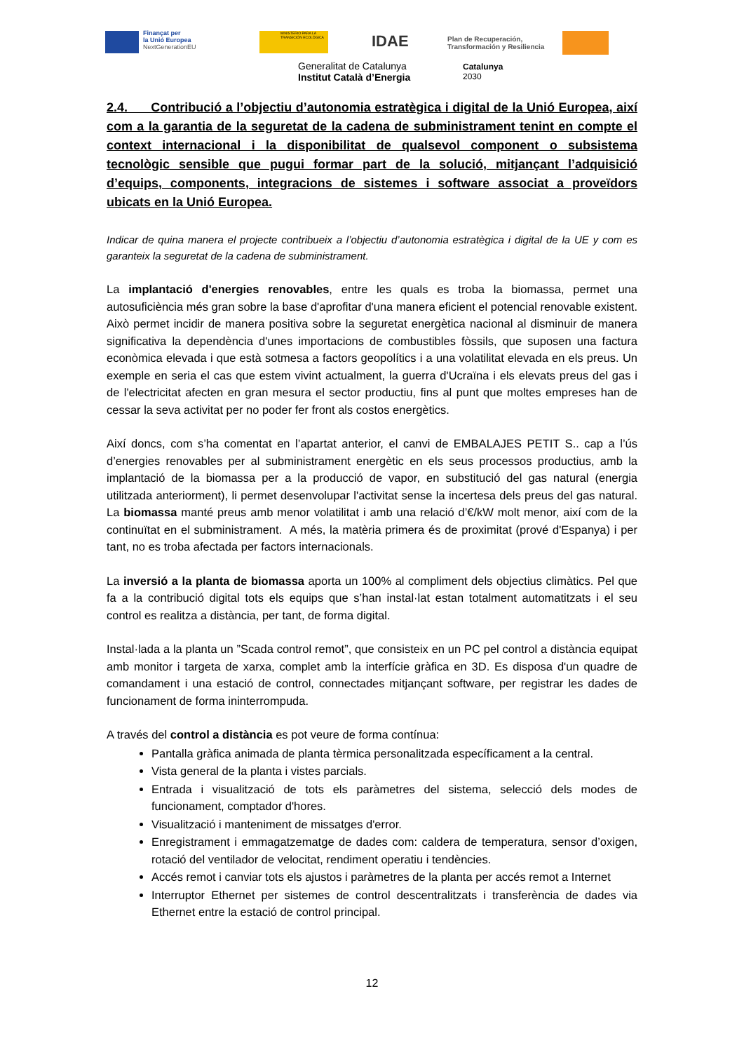Finançat per
la Unió Europea
NextGenerationEU
MINISTERIO PARA LA TRANSICIÓN ECOLÓGICA
IDAE
Plan de Recuperación,
Transformación y Resiliencia
Generalitat de Catalunya
Institut Català d’Energia
Catalunya
2030
2.4. Contribució a l’objectiu d’autonomia estratègica i digital de la Unió Europea, així com a la garantia de la seguretat de la cadena de subministrament tenint en compte el context internacional i la disponibilitat de qualsevol component o subsistema tecnològic sensible que pugui formar part de la solució, mitjançant l’adquisició d’equips, components, integracions de sistemes i software associat a proveïdors ubicats en la Unió Europea.
Indicar de quina manera el projecte contribueix a l’objectiu d’autonomia estratègica i digital de la UE y com es garanteix la seguretat de la cadena de subministrament.
La implantació d'energies renovables, entre les quals es troba la biomassa, permet una autosuficiència més gran sobre la base d'aprofitar d'una manera eficient el potencial renovable existent. Això permet incidir de manera positiva sobre la seguretat energètica nacional al disminuir de manera significativa la dependència d'unes importacions de combustibles fòssils, que suposen una factura econòmica elevada i que està sotmesa a factors geopolítics i a una volatilitat elevada en els preus. Un exemple en seria el cas que estem vivint actualment, la guerra d'Ucraïna i els elevats preus del gas i de l'electricitat afecten en gran mesura el sector productiu, fins al punt que moltes empreses han de cessar la seva activitat per no poder fer front als costos energètics.
Així doncs, com s’ha comentat en l’apartat anterior, el canvi de EMBALAJES PETIT S.. cap a l’ús d’energies renovables per al subministrament energètic en els seus processos productius, amb la implantació de la biomassa per a la producció de vapor, en substitució del gas natural (energia utilitzada anteriorment), li permet desenvolupar l'activitat sense la incertesa dels preus del gas natural. La biomassa manté preus amb menor volatilitat i amb una relació d’€/kW molt menor, així com de la continuïtat en el subministrament. A més, la matèria primera és de proximitat (prové d'Espanya) i per tant, no es troba afectada per factors internacionals.
La inversió a la planta de biomassa aporta un 100% al compliment dels objectius climàtics. Pel que fa a la contribució digital tots els equips que s’han instal·lat estan totalment automatitzats i el seu control es realitza a distància, per tant, de forma digital.
Instal·lada a la planta un ”Scada control remot”, que consisteix en un PC pel control a distància equipat amb monitor i targeta de xarxa, complet amb la interfície gràfica en 3D. Es disposa d'un quadre de comandament i una estació de control, connectades mitjançant software, per registrar les dades de funcionament de forma ininterrompuda.
A través del control a distància es pot veure de forma contínua:
Pantalla gràfica animada de planta tèrmica personalitzada específicament a la central.
Vista general de la planta i vistes parcials.
Entrada i visualització de tots els paràmetres del sistema, selecció dels modes de funcionament, comptador d'hores.
Visualització i manteniment de missatges d'error.
Enregistrament i emmagatzematge de dades com: caldera de temperatura, sensor d’oxigen, rotació del ventilador de velocitat, rendiment operatiu i tendències.
Accés remot i canviar tots els ajustos i paràmetres de la planta per accés remot a Internet
Interruptor Ethernet per sistemes de control descentralitzats i transferència de dades via Ethernet entre la estació de control principal.
12